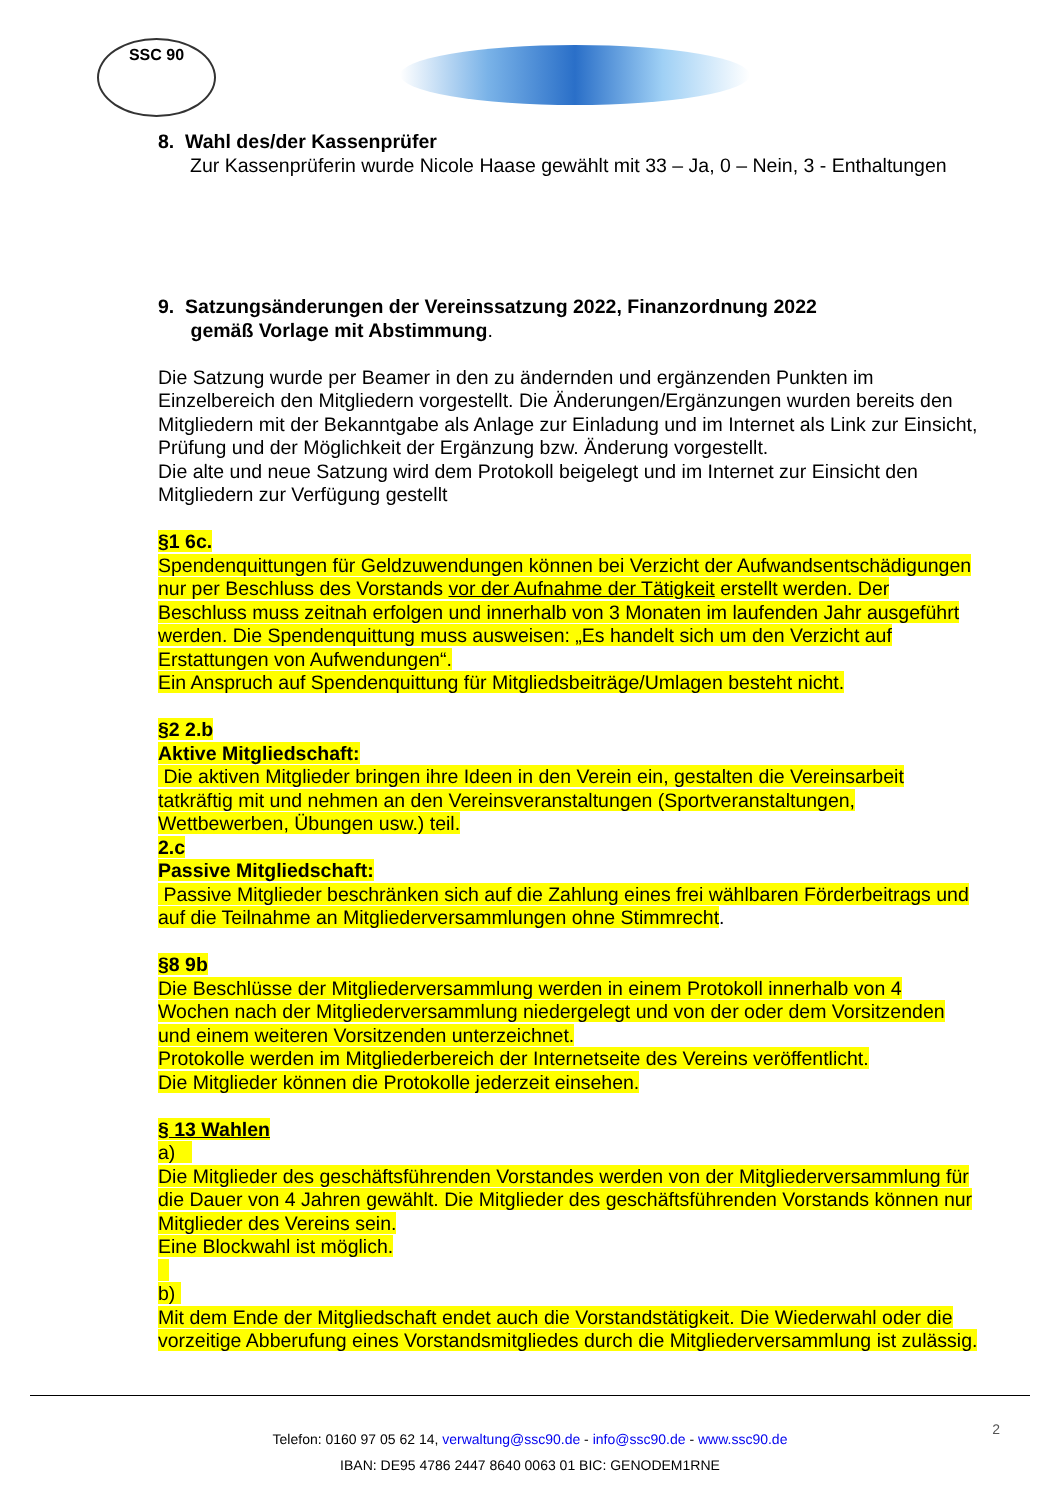SSC 90
8. Wahl des/der Kassenprüfer
Zur Kassenprüferin wurde Nicole Haase gewählt mit 33 – Ja, 0 – Nein, 3 - Enthaltungen
9. Satzungsänderungen der Vereinssatzung 2022, Finanzordnung 2022
gemäß Vorlage mit Abstimmung.
Die Satzung wurde per Beamer in den zu ändernden und ergänzenden Punkten im Einzelbereich den Mitgliedern vorgestellt. Die Änderungen/Ergänzungen wurden bereits den Mitgliedern mit der Bekanntgabe als Anlage zur Einladung und im Internet als Link zur Einsicht, Prüfung und der Möglichkeit der Ergänzung bzw. Änderung vorgestellt.
Die alte und neue Satzung wird dem Protokoll beigelegt und im Internet zur Einsicht den Mitgliedern zur Verfügung gestellt
§1 6c.
Spendenquittungen für Geldzuwendungen können bei Verzicht der Aufwandsentschädigungen nur per Beschluss des Vorstands vor der Aufnahme der Tätigkeit erstellt werden. Der Beschluss muss zeitnah erfolgen und innerhalb von 3 Monaten im laufenden Jahr ausgeführt werden. Die Spendenquittung muss ausweisen: „Es handelt sich um den Verzicht auf Erstattungen von Aufwendungen“.
Ein Anspruch auf Spendenquittung für Mitgliedsbeiträge/Umlagen besteht nicht.
§2 2.b
Aktive Mitgliedschaft:
Die aktiven Mitglieder bringen ihre Ideen in den Verein ein, gestalten die Vereinsarbeit tatkräftig mit und nehmen an den Vereinsveranstaltungen (Sportveranstaltungen, Wettbewerben, Übungen usw.) teil.
2.c
Passive Mitgliedschaft:
Passive Mitglieder beschränken sich auf die Zahlung eines frei wählbaren Förderbeitrags und auf die Teilnahme an Mitgliederversammlungen ohne Stimmrecht.
§8 9b
Die Beschlüsse der Mitgliederversammlung werden in einem Protokoll innerhalb von 4 Wochen nach der Mitgliederversammlung niedergelegt und von der oder dem Vorsitzenden und einem weiteren Vorsitzenden unterzeichnet.
Protokolle werden im Mitgliederbereich der Internetseite des Vereins veröffentlicht.
Die Mitglieder können die Protokolle jederzeit einsehen.
§ 13 Wahlen
a)
Die Mitglieder des geschäftsführenden Vorstandes werden von der Mitgliederversammlung für die Dauer von 4 Jahren gewählt. Die Mitglieder des geschäftsführenden Vorstands können nur Mitglieder des Vereins sein.
Eine Blockwahl ist möglich.
b)
Mit dem Ende der Mitgliedschaft endet auch die Vorstandstätigkeit. Die Wiederwahl oder die vorzeitige Abberufung eines Vorstandsmitgliedes durch die Mitgliederversammlung ist zulässig.
2
Telefon: 0160 97 05 62 14, verwaltung@ssc90.de - info@ssc90.de - www.ssc90.de
IBAN: DE95 4786 2447 8640 0063 01 BIC: GENODEM1RNE